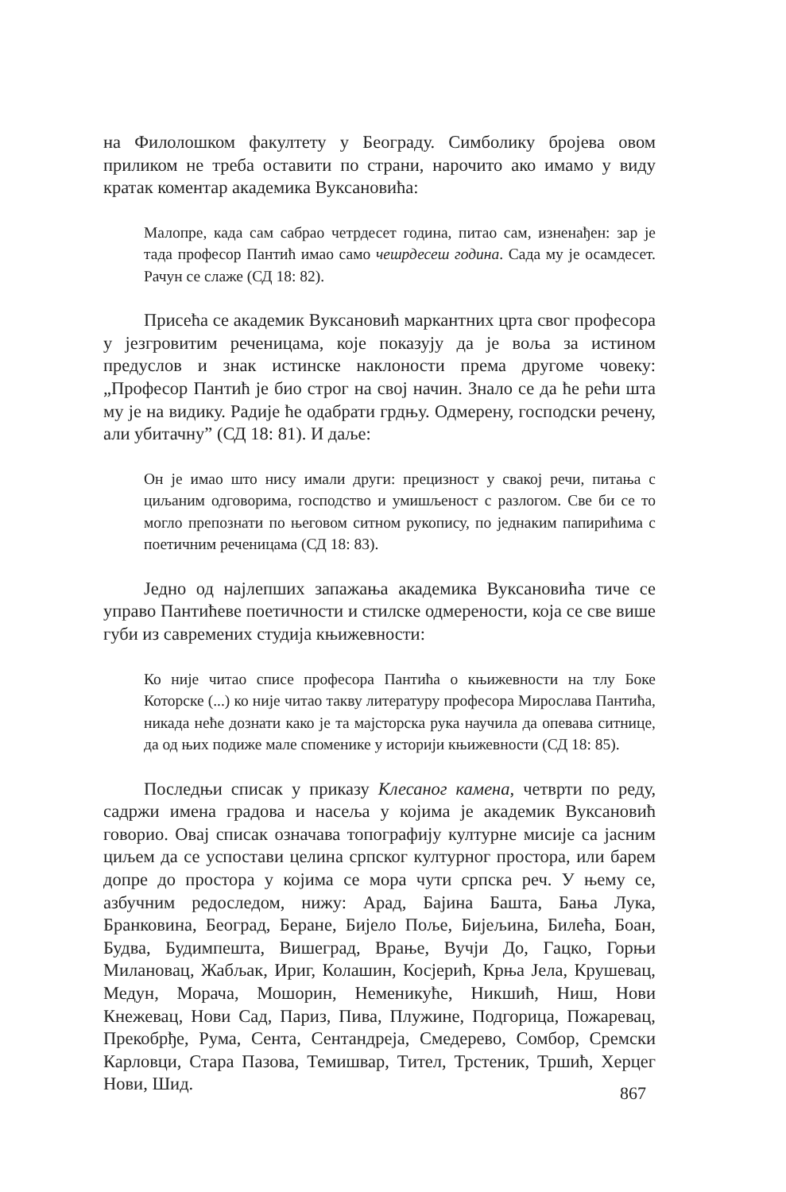на Филолошком факултету у Београду. Симболику бројева овом приликом не треба оставити по страни, нарочито ако имамо у виду кратак коментар академика Вуксановића:
Малопре, када сам сабрао четрдесет година, питао сам, изненађен: зар је тада професор Пантић имао само чешрдесеш година. Сада му је осамдесет. Рачун се слаже (СД 18: 82).
Присећа се академик Вуксановић маркантних црта свог професора у језгровитим реченицама, које показују да је воља за истином предуслов и знак истинске наклоности према другоме човеку: „Професор Пантић је био строг на свој начин. Знало се да ће рећи шта му је на видику. Радије ће одабрати грдњу. Одмерену, господски речену, али убитачну” (СД 18: 81). И даље:
Он је имао што нису имали други: прецизност у свакој речи, питања с циљаним одговорима, господство и умишљеност с разлогом. Све би се то могло препознати по његовом ситном рукопису, по једнаким папирићима с поетичним реченицама (СД 18: 83).
Једно од најлепших запажања академика Вуксановића тиче се управо Пантићеве поетичности и стилске одмерености, која се све више губи из савремених студија књижевности:
Ко није читао списе професора Пантића о књижевности на тлу Боке Которске (...) ко није читао такву литературу професора Мирослава Пантића, никада неће дознати како је та мајсторска рука научила да опевава ситнице, да од њих подиже мале споменике у историји књижевности (СД 18: 85).
Последњи списак у приказу Клесаног камена, четврти по реду, садржи имена градова и насеља у којима је академик Вуксановић говорио. Овај списак означава топографију културне мисије са јасним циљем да се успостави целина српског културног простора, или барем допре до простора у којима се мора чути српска реч. У њему се, азбучним редоследом, нижу: Арад, Бајина Башта, Бања Лука, Бранковина, Београд, Беране, Бијело Поље, Бијељина, Билећа, Боан, Будва, Будимпешта, Вишеград, Врање, Вучји До, Гацко, Горњи Милановац, Жабљак, Ириг, Колашин, Косјерић, Крња Јела, Крушевац, Медун, Морача, Мошорин, Неменикуће, Никшић, Ниш, Нови Кнежевац, Нови Сад, Париз, Пива, Плужине, Подгорица, Пожаревац, Прекобрђе, Рума, Сента, Сентандреја, Смедерево, Сомбор, Сремски Карловци, Стара Пазова, Темишвар, Тител, Трстеник, Тршић, Херцег Нови, Шид.
867